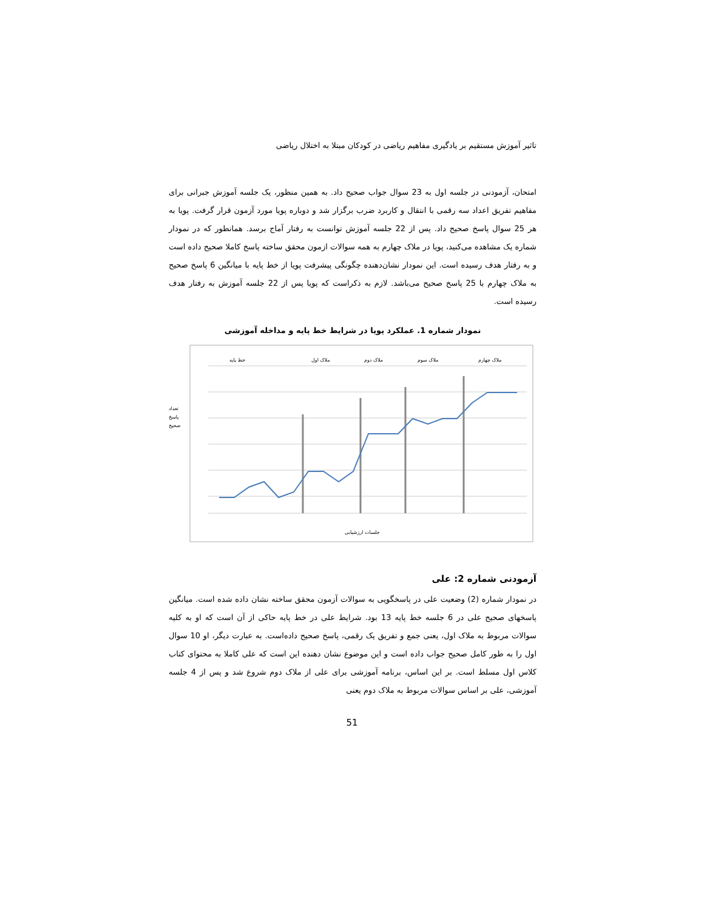تاثیر آموزش مستقیم بر یادگیری مفاهیم ریاضی در کودکان مبتلا به اختلال ریاضی
امتحان، آزمودنی در جلسه اول به 23 سوال جواب صحیح داد. به همین منظور، یک جلسه آموزش جبرانی برای مفاهیم تفریق اعداد سه رقمی با انتقال و کاربرد ضرب برگزار شد و دوباره پویا مورد آزمون قرار گرفت. پویا به هر 25 سوال پاسخ صحیح داد. پس از 22 جلسه آموزش توانست به رفتار آماج برسد. همانطور که در نمودار شماره یک مشاهده می‌کنید، پویا در ملاک چهارم به همه سوالات ازمون محقق ساخته پاسخ کاملا صحیح داده است و به رفتار هدف رسیده است. این نمودار نشان‌دهنده چگونگی پیشرفت پویا از خط پایه با میانگین 6 پاسخ صحیح به ملاک چهارم با 25 پاسخ صحیح می‌باشد. لازم به ذکراست که پویا پس از 22 جلسه آموزش به رفتار هدف رسیده است.
نمودار شماره 1. عملکرد پویا در شرایط خط پایه و مداخله آموزشی
تعداد
پاسخ
صحیح
خط پایه
ملاک اول
ملاک دوم
ملاک سوم
ملاک چهارم
جلسات ارزشیابی
آزمودنی شماره 2: علی
در نمودار شماره (2) وضعیت علی در پاسخگویی به سوالات آزمون محقق ساخته نشان داده شده است. میانگین پاسخهای صحیح علی در 6 جلسه خط پایه 13 بود. شرایط علی در خط پایه حاکی از آن است که او به کلیه سوالات مربوط به ملاک اول، یعنی جمع و تفریق یک رقمی، پاسخ صحیح داده‌است. به عبارت دیگر، او 10 سوال اول را به طور کامل صحیح جواب داده است و این موضوع نشان دهنده این است که علی کاملا به محتوای کتاب کلاس اول مسلط است. بر این اساس، برنامه آموزشی برای علی از ملاک دوم شروع شد و پس از 4 جلسه آموزشی، علی بر اساس سوالات مربوط به ملاک دوم یعنی
51